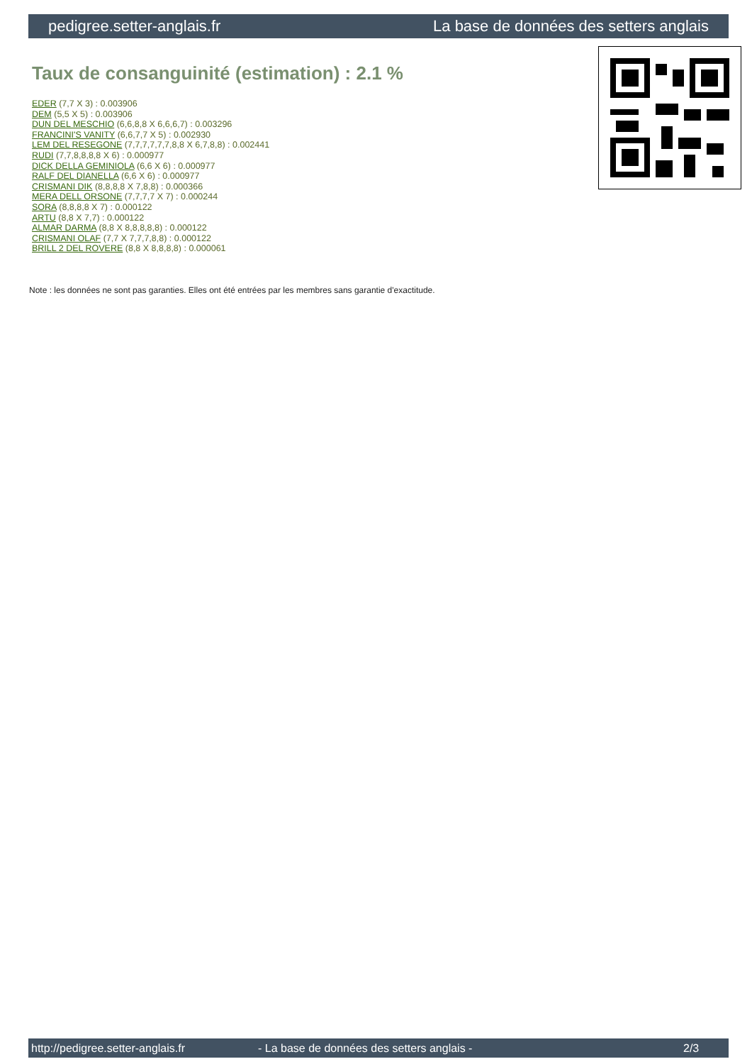pedigree.setter-anglais.fr La base de données des setters anglais
Taux de consanguinité (estimation) : 2.1 %
EDER (7,7 X 3) : 0.003906
DEM (5,5 X 5) : 0.003906
DUN DEL MESCHIO (6,6,8,8 X 6,6,6,7) : 0.003296
FRANCINI'S VANITY (6,6,7,7 X 5) : 0.002930
LEM DEL RESEGONE (7,7,7,7,7,7,8,8 X 6,7,8,8) : 0.002441
RUDI (7,7,8,8,8,8 X 6) : 0.000977
DICK DELLA GEMINIOLA (6,6 X 6) : 0.000977
RALF DEL DIANELLA (6,6 X 6) : 0.000977
CRISMANI DIK (8,8,8,8 X 7,8,8) : 0.000366
MERA DELL ORSONE (7,7,7,7 X 7) : 0.000244
SORA (8,8,8,8 X 7) : 0.000122
ARTU (8,8 X 7,7) : 0.000122
ALMAR DARMA (8,8 X 8,8,8,8,8) : 0.000122
CRISMANI OLAF (7,7 X 7,7,7,8,8) : 0.000122
BRILL 2 DEL ROVERE (8,8 X 8,8,8,8) : 0.000061
Note : les données ne sont pas garanties. Elles ont été entrées par les membres sans garantie d'exactitude.
http://pedigree.setter-anglais.fr - La base de données des setters anglais - 2/3